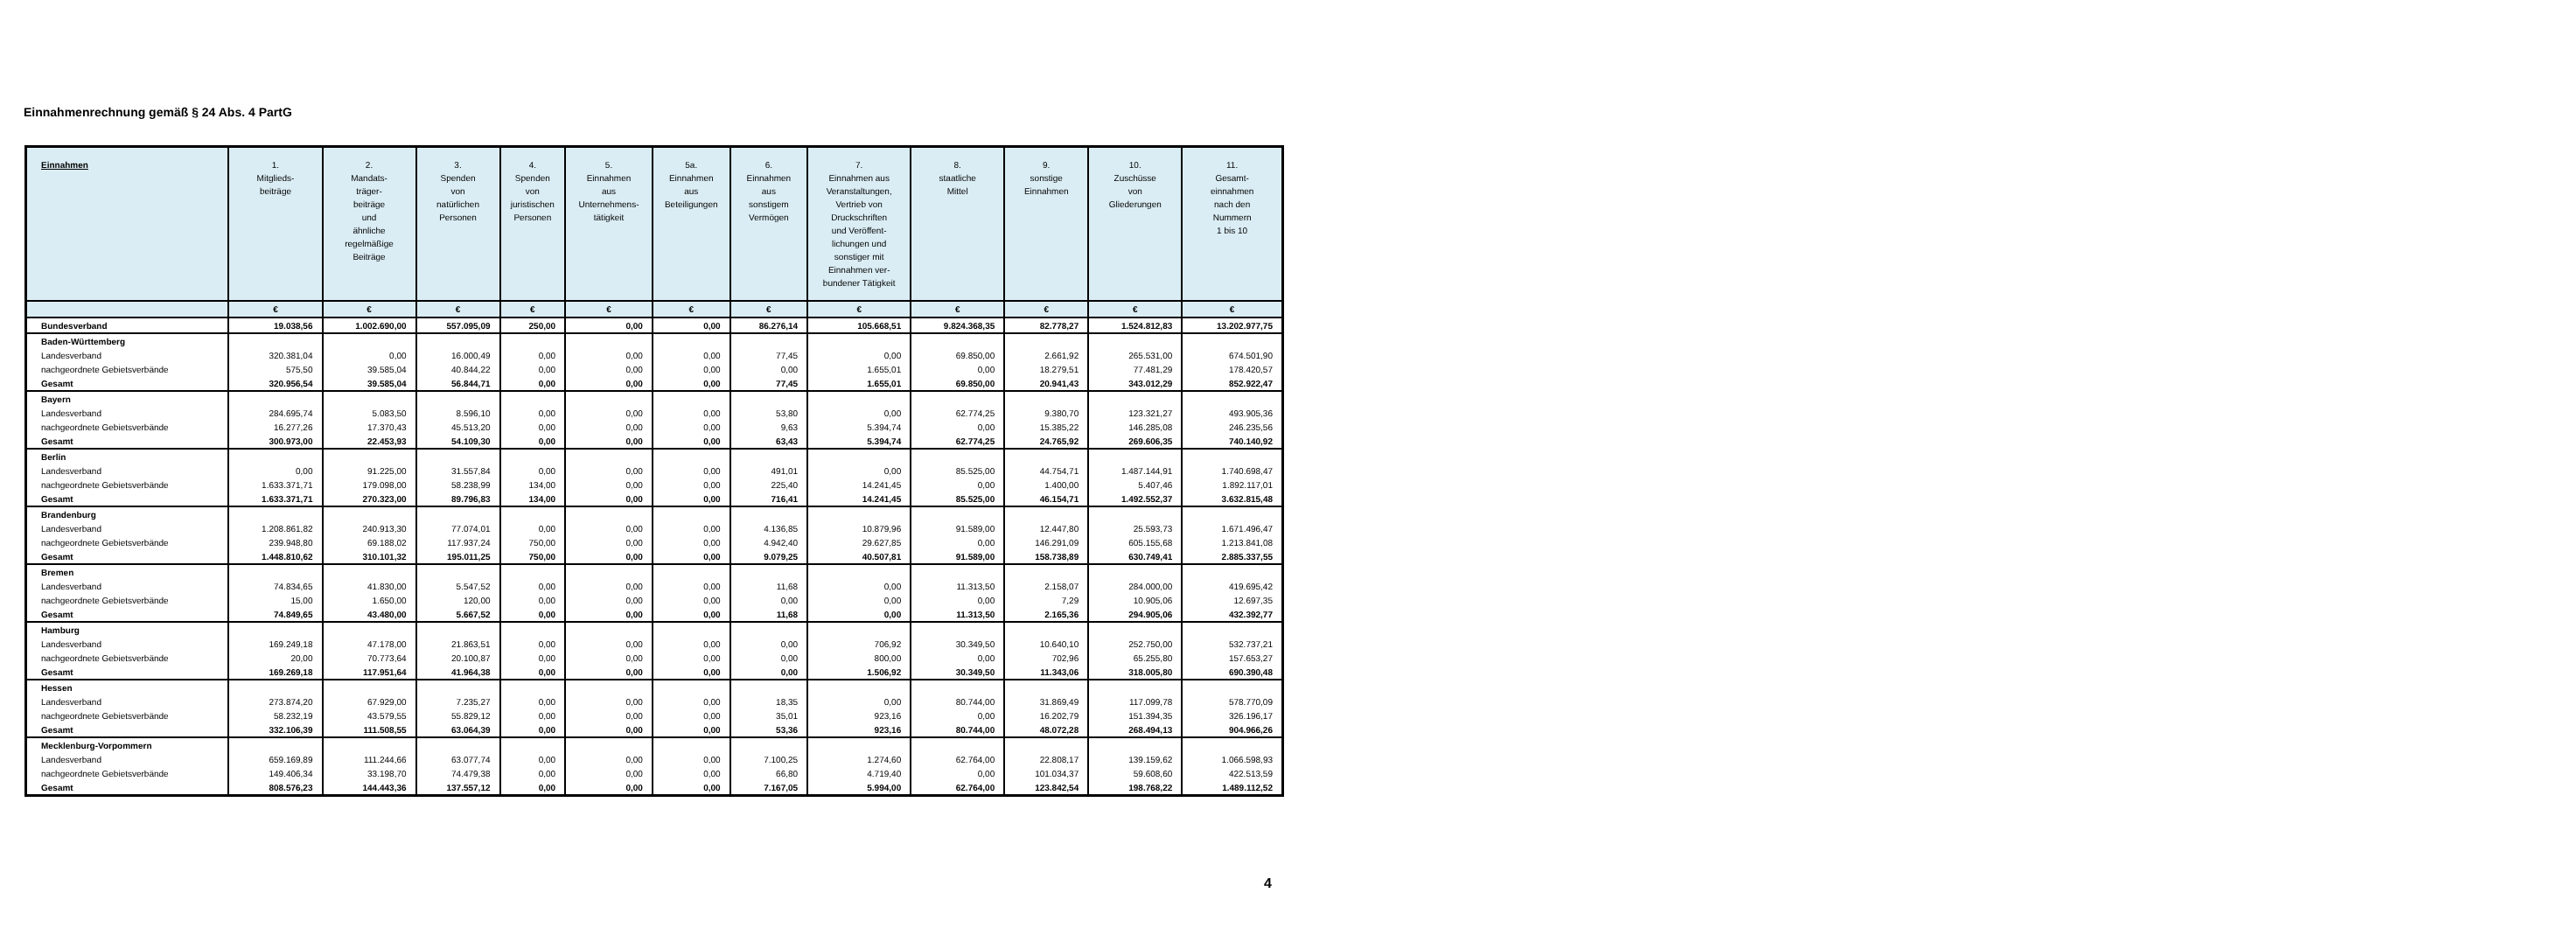Einnahmenrechnung gemäß § 24 Abs. 4 PartG
| Einnahmen | 1. Mitglieds- beiträge | 2. Mandats- träger- beiträge und ähnliche regelmäßige Beiträge | 3. Spenden von natürlichen Personen | 4. Spenden von juristischen Personen | 5. Einnahmen aus Unternehmens- tätigkeit | 5a. Einnahmen aus Beteiligungen | 6. Einnahmen aus sonstigem Vermögen | 7. Einnahmen aus Veranstaltungen, Vertrieb von Druckschriften und Veröffent- lichungen und sonstiger mit Einnahmen ver- bundener Tätigkeit | 8. staatliche Mittel | 9. sonstige Einnahmen | 10. Zuschüsse von Gliederungen | 11. Gesamt- einnahmen nach den Nummern 1 bis 10 |
| --- | --- | --- | --- | --- | --- | --- | --- | --- | --- | --- | --- | --- |
| | € | € | € | € | € | € | € | € | € | € | € | € |
| Bundesverband | 19.038,56 | 1.002.690,00 | 557.095,09 | 250,00 | 0,00 | 0,00 | 86.276,14 | 105.668,51 | 9.824.368,35 | 82.778,27 | 1.524.812,83 | 13.202.977,75 |
| Baden-Württemberg | | | | | | | | | | | | |
| Landesverband | 320.381,04 | 0,00 | 16.000,49 | 0,00 | 0,00 | 0,00 | 77,45 | 0,00 | 69.850,00 | 2.661,92 | 265.531,00 | 674.501,90 |
| nachgeordnete Gebietsverbände | 575,50 | 39.585,04 | 40.844,22 | 0,00 | 0,00 | 0,00 | 0,00 | 1.655,01 | 0,00 | 18.279,51 | 77.481,29 | 178.420,57 |
| Gesamt | 320.956,54 | 39.585,04 | 56.844,71 | 0,00 | 0,00 | 0,00 | 77,45 | 1.655,01 | 69.850,00 | 20.941,43 | 343.012,29 | 852.922,47 |
| Bayern | | | | | | | | | | | | |
| Landesverband | 284.695,74 | 5.083,50 | 8.596,10 | 0,00 | 0,00 | 0,00 | 53,80 | 0,00 | 62.774,25 | 9.380,70 | 123.321,27 | 493.905,36 |
| nachgeordnete Gebietsverbände | 16.277,26 | 17.370,43 | 45.513,20 | 0,00 | 0,00 | 0,00 | 9,63 | 5.394,74 | 0,00 | 15.385,22 | 146.285,08 | 246.235,56 |
| Gesamt | 300.973,00 | 22.453,93 | 54.109,30 | 0,00 | 0,00 | 0,00 | 63,43 | 5.394,74 | 62.774,25 | 24.765,92 | 269.606,35 | 740.140,92 |
| Berlin | | | | | | | | | | | | |
| Landesverband | 0,00 | 91.225,00 | 31.557,84 | 0,00 | 0,00 | 0,00 | 491,01 | 0,00 | 85.525,00 | 44.754,71 | 1.487.144,91 | 1.740.698,47 |
| nachgeordnete Gebietsverbände | 1.633.371,71 | 179.098,00 | 58.238,99 | 134,00 | 0,00 | 0,00 | 225,40 | 14.241,45 | 0,00 | 1.400,00 | 5.407,46 | 1.892.117,01 |
| Gesamt | 1.633.371,71 | 270.323,00 | 89.796,83 | 134,00 | 0,00 | 0,00 | 716,41 | 14.241,45 | 85.525,00 | 46.154,71 | 1.492.552,37 | 3.632.815,48 |
| Brandenburg | | | | | | | | | | | | |
| Landesverband | 1.208.861,82 | 240.913,30 | 77.074,01 | 0,00 | 0,00 | 0,00 | 4.136,85 | 10.879,96 | 91.589,00 | 12.447,80 | 25.593,73 | 1.671.496,47 |
| nachgeordnete Gebietsverbände | 239.948,80 | 69.188,02 | 117.937,24 | 750,00 | 0,00 | 0,00 | 4.942,40 | 29.627,85 | 0,00 | 146.291,09 | 605.155,68 | 1.213.841,08 |
| Gesamt | 1.448.810,62 | 310.101,32 | 195.011,25 | 750,00 | 0,00 | 0,00 | 9.079,25 | 40.507,81 | 91.589,00 | 158.738,89 | 630.749,41 | 2.885.337,55 |
| Bremen | | | | | | | | | | | | |
| Landesverband | 74.834,65 | 41.830,00 | 5.547,52 | 0,00 | 0,00 | 0,00 | 11,68 | 0,00 | 11.313,50 | 2.158,07 | 284.000,00 | 419.695,42 |
| nachgeordnete Gebietsverbände | 15,00 | 1.650,00 | 120,00 | 0,00 | 0,00 | 0,00 | 0,00 | 0,00 | 0,00 | 7,29 | 10.905,06 | 12.697,35 |
| Gesamt | 74.849,65 | 43.480,00 | 5.667,52 | 0,00 | 0,00 | 0,00 | 11,68 | 0,00 | 11.313,50 | 2.165,36 | 294.905,06 | 432.392,77 |
| Hamburg | | | | | | | | | | | | |
| Landesverband | 169.249,18 | 47.178,00 | 21.863,51 | 0,00 | 0,00 | 0,00 | 0,00 | 706,92 | 30.349,50 | 10.640,10 | 252.750,00 | 532.737,21 |
| nachgeordnete Gebietsverbände | 20,00 | 70.773,64 | 20.100,87 | 0,00 | 0,00 | 0,00 | 0,00 | 800,00 | 0,00 | 702,96 | 65.255,80 | 157.653,27 |
| Gesamt | 169.269,18 | 117.951,64 | 41.964,38 | 0,00 | 0,00 | 0,00 | 0,00 | 1.506,92 | 30.349,50 | 11.343,06 | 318.005,80 | 690.390,48 |
| Hessen | | | | | | | | | | | | |
| Landesverband | 273.874,20 | 67.929,00 | 7.235,27 | 0,00 | 0,00 | 0,00 | 18,35 | 0,00 | 80.744,00 | 31.869,49 | 117.099,78 | 578.770,09 |
| nachgeordnete Gebietsverbände | 58.232,19 | 43.579,55 | 55.829,12 | 0,00 | 0,00 | 0,00 | 35,01 | 923,16 | 0,00 | 16.202,79 | 151.394,35 | 326.196,17 |
| Gesamt | 332.106,39 | 111.508,55 | 63.064,39 | 0,00 | 0,00 | 0,00 | 53,36 | 923,16 | 80.744,00 | 48.072,28 | 268.494,13 | 904.966,26 |
| Mecklenburg-Vorpommern | | | | | | | | | | | | |
| Landesverband | 659.169,89 | 111.244,66 | 63.077,74 | 0,00 | 0,00 | 0,00 | 7.100,25 | 1.274,60 | 62.764,00 | 22.808,17 | 139.159,62 | 1.066.598,93 |
| nachgeordnete Gebietsverbände | 149.406,34 | 33.198,70 | 74.479,38 | 0,00 | 0,00 | 0,00 | 66,80 | 4.719,40 | 0,00 | 101.034,37 | 59.608,60 | 422.513,59 |
| Gesamt | 808.576,23 | 144.443,36 | 137.557,12 | 0,00 | 0,00 | 0,00 | 7.167,05 | 5.994,00 | 62.764,00 | 123.842,54 | 198.768,22 | 1.489.112,52 |
4